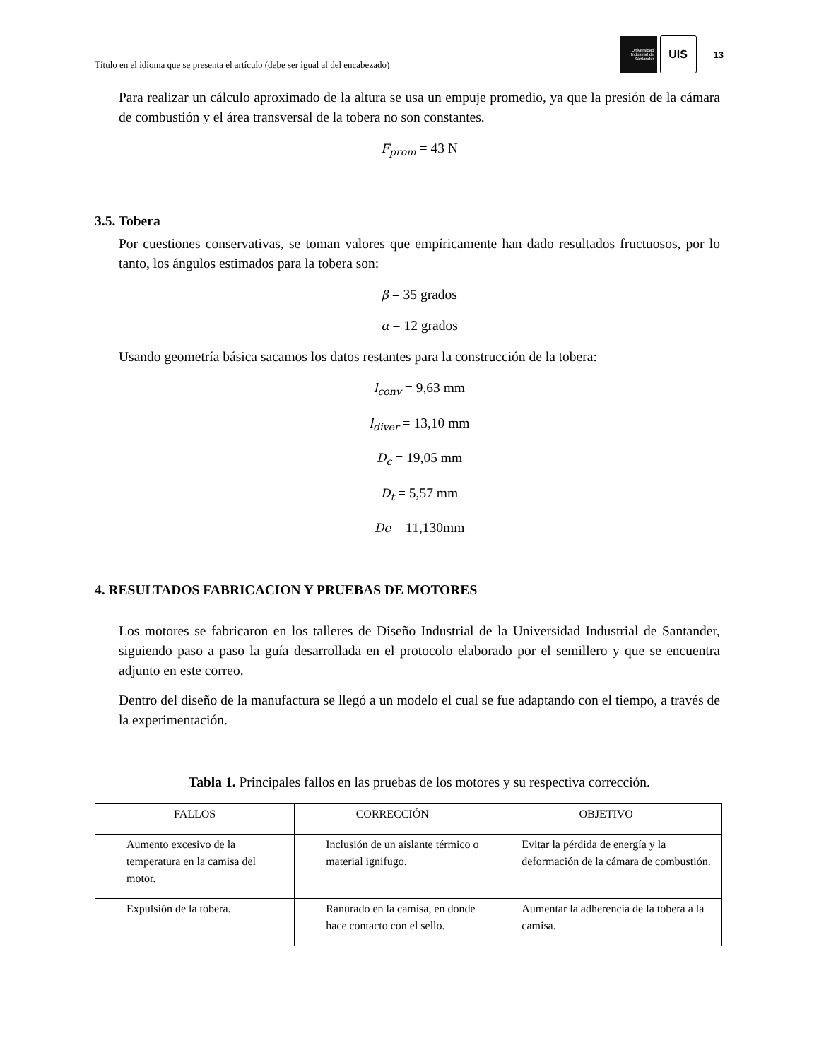Título en el idioma que se presenta el artículo (debe ser igual al del encabezado)
Universidad
Industrial de
Santander
UIS
13
Para realizar un cálculo aproximado de la altura se usa un empuje promedio, ya que la presión de la cámara de combustión y el área transversal de la tobera no son constantes.
F<sub>prom</sub> = 43 N
3.5. Tobera
Por cuestiones conservativas, se toman valores que empíricamente han dado resultados fructuosos, por lo tanto, los ángulos estimados para la tobera son:
β = 35 grados
α = 12 grados
Usando geometría básica sacamos los datos restantes para la construcción de la tobera:
l<sub>conv</sub> = 9,63 mm
l<sub>diver</sub> = 13,10 mm
D<sub>c</sub> = 19,05 mm
D<sub>t</sub> = 5,57 mm
De = 11,130mm
4. RESULTADOS FABRICACION Y PRUEBAS DE MOTORES
Los motores se fabricaron en los talleres de Diseño Industrial de la Universidad Industrial de Santander, siguiendo paso a paso la guía desarrollada en el protocolo elaborado por el semillero y que se encuentra adjunto en este correo.
Dentro del diseño de la manufactura se llegó a un modelo el cual se fue adaptando con el tiempo, a través de la experimentación.
Tabla 1. Principales fallos en las pruebas de los motores y su respectiva corrección.
| FALLOS | CORRECCIÓN | OBJETIVO |
| --- | --- | --- |
| Aumento excesivo de la temperatura en la camisa del motor. | Inclusión de un aislante térmico o material ignifugo. | Evitar la pérdida de energía y la deformación de la cámara de combustión. |
| Expulsión de la tobera. | Ranurado en la camisa, en donde hace contacto con el sello. | Aumentar la adherencia de la tobera a la camisa. |